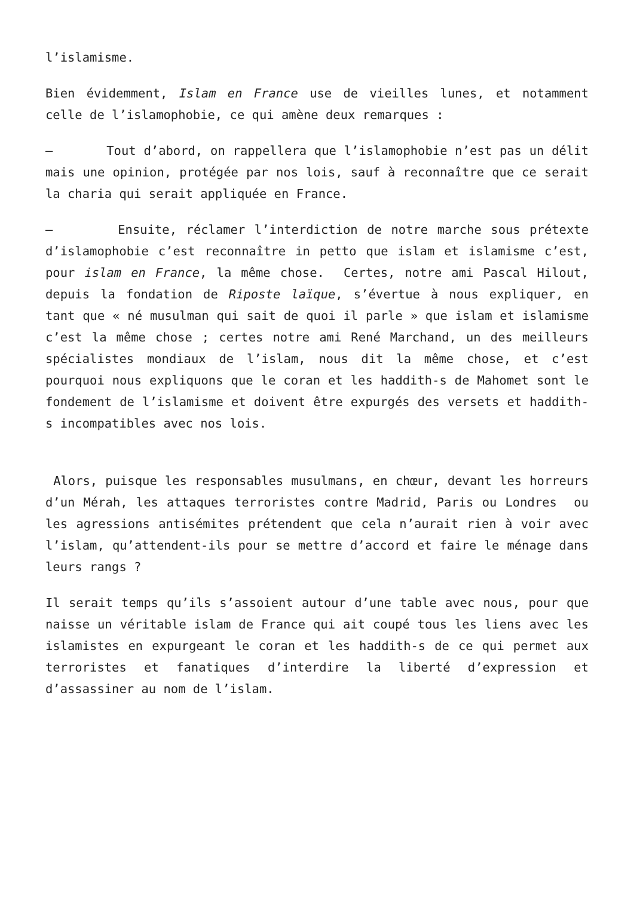l’islamisme.
Bien évidemment, Islam en France use de vieilles lunes, et notamment celle de l’islamophobie, ce qui amène deux remarques :
– Tout d’abord, on rappellera que l’islamophobie n’est pas un délit mais une opinion, protégée par nos lois, sauf à reconnaître que ce serait la charia qui serait appliquée en France.
– Ensuite, réclamer l’interdiction de notre marche sous prétexte d’islamophobie c’est reconnaître in petto que islam et islamisme c’est, pour islam en France, la même chose. Certes, notre ami Pascal Hilout, depuis la fondation de Riposte laïque, s’évertue à nous expliquer, en tant que « né musulman qui sait de quoi il parle » que islam et islamisme c’est la même chose ; certes notre ami René Marchand, un des meilleurs spécialistes mondiaux de l’islam, nous dit la même chose, et c’est pourquoi nous expliquons que le coran et les haddith-s de Mahomet sont le fondement de l’islamisme et doivent être expurgés des versets et haddith-s incompatibles avec nos lois.
Alors, puisque les responsables musulmans, en chœur, devant les horreurs d’un Mérah, les attaques terroristes contre Madrid, Paris ou Londres ou les agressions antisémites prétendent que cela n’aurait rien à voir avec l’islam, qu’attendent-ils pour se mettre d’accord et faire le ménage dans leurs rangs ?
Il serait temps qu’ils s’assoient autour d’une table avec nous, pour que naisse un véritable islam de France qui ait coupé tous les liens avec les islamistes en expurgeant le coran et les haddith-s de ce qui permet aux terroristes et fanatiques d’interdire la liberté d’expression et d’assassiner au nom de l’islam.